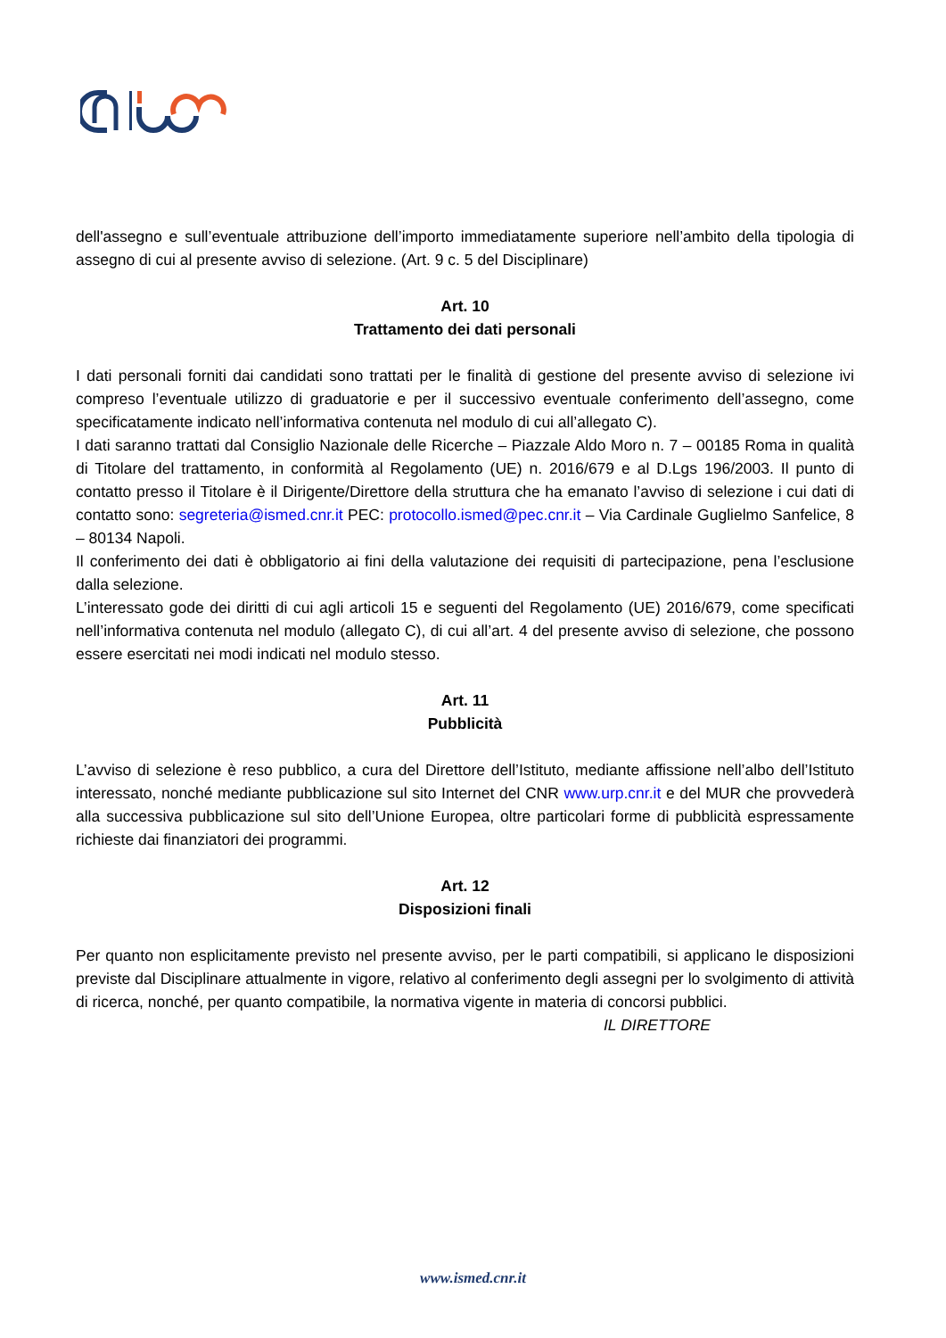dell'assegno e sull’eventuale attribuzione dell’importo immediatamente superiore nell’ambito della tipologia di assegno di cui al presente avviso di selezione. (Art. 9 c. 5 del Disciplinare)
Art. 10
Trattamento dei dati personali
I dati personali forniti dai candidati sono trattati per le finalità di gestione del presente avviso di selezione ivi compreso l’eventuale utilizzo di graduatorie e per il successivo eventuale conferimento dell’assegno, come specificatamente indicato nell’informativa contenuta nel modulo di cui all’allegato C).
I dati saranno trattati dal Consiglio Nazionale delle Ricerche – Piazzale Aldo Moro n. 7 – 00185 Roma in qualità di Titolare del trattamento, in conformità al Regolamento (UE) n. 2016/679 e al D.Lgs 196/2003. Il punto di contatto presso il Titolare è il Dirigente/Direttore della struttura che ha emanato l’avviso di selezione i cui dati di contatto sono: segreteria@ismed.cnr.it PEC: protocollo.ismed@pec.cnr.it – Via Cardinale Guglielmo Sanfelice, 8 – 80134 Napoli.
Il conferimento dei dati è obbligatorio ai fini della valutazione dei requisiti di partecipazione, pena l’esclusione dalla selezione.
L’interessato gode dei diritti di cui agli articoli 15 e seguenti del Regolamento (UE) 2016/679, come specificati nell’informativa contenuta nel modulo (allegato C), di cui all’art. 4 del presente avviso di selezione, che possono essere esercitati nei modi indicati nel modulo stesso.
Art. 11
Pubblicità
L’avviso di selezione è reso pubblico, a cura del Direttore dell’Istituto, mediante affissione nell’albo dell’Istituto interessato, nonché mediante pubblicazione sul sito Internet del CNR www.urp.cnr.it e del MUR che provvederà alla successiva pubblicazione sul sito dell’Unione Europea, oltre particolari forme di pubblicità espressamente richieste dai finanziatori dei programmi.
Art. 12
Disposizioni finali
Per quanto non esplicitamente previsto nel presente avviso, per le parti compatibili, si applicano le disposizioni previste dal Disciplinare attualmente in vigore, relativo al conferimento degli assegni per lo svolgimento di attività di ricerca, nonché, per quanto compatibile, la normativa vigente in materia di concorsi pubblici.
IL DIRETTORE
www.ismed.cnr.it